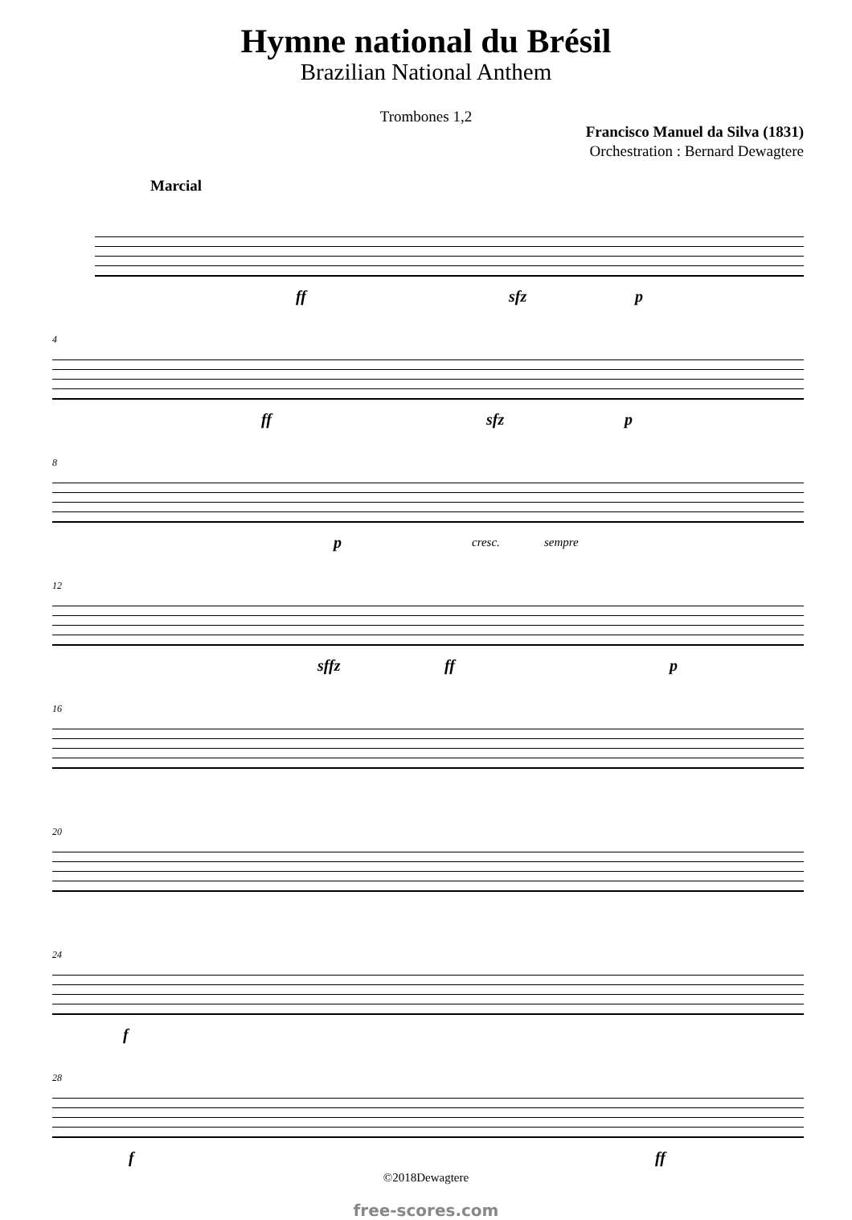Hymne national du Brésil
Brazilian National Anthem
Trombones 1,2
Francisco Manuel da Silva (1831)
Orchestration : Bernard Dewagtere
Marcial
ff sfz p
4
ff sfz p
8
p cresc. sempre
12
sffz ff p
16
20
24
f
28
f ff
©2018Dewagtere
free-scores.com